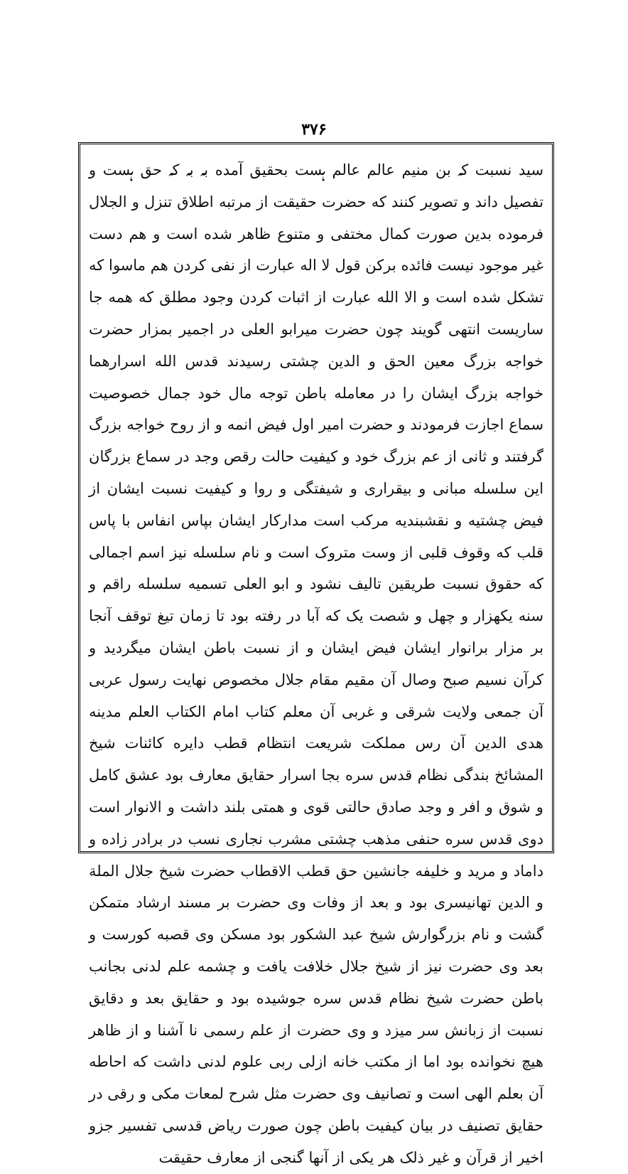۳۷۶
سید نسبت کہ بن منیم عالم عالم ہست بحقیق آمده بہ بہ کہ حق ہست و تفصیل داند و تصویر کنند که حضرت حقیقت از مرتبه اطلاق تنزل و الجلال فرموده بدین صورت کمال مختفی و متنوع ظاهر شده است و هم دست غیر موجود نیست فائده بركن قول لا اله عبارت از نفی کردن هم ماسوا که تشکل شده است و الا الله عبارت از اثبات کردن وجود مطلق که همه جا ساریست انتهی گویند چون حضرت میرابو العلی در اجمیر بمزار حضرت خواجه بزرگ معین الحق و الدین چشتی رسیدند قدس الله اسرارهما خواجه بزرگ ایشان را در معامله باطن توجه مال خود جمال خصوصیت سماع اجازت فرمودند و حضرت امیر اول فیض انمه و از روح خواجه بزرگ گرفتند و ثانی از عم بزرگ خود و کیفیت حالت رقص وجد در سماع بزرگان این سلسله مبانی و بیقراری و شیفتگی و روا و کیفیت نسبت ایشان از فیض چشتیه و نقشبندیه مرکب است مدارکار ایشان بپاس انفاس با پاس قلب که وقوف قلبی از وست متروک است و نام سلسله نیز اسم اجمالی که حقوق نسبت طریقین تالیف نشود و ابو العلی تسمیه سلسله راقم و سنه یکهزار و چهل و شصت یک که آبا در رفته بود تا زمان تیغ توقف آنجا بر مزار برانوار ایشان فیض ایشان و از نسبت باطن ایشان میگردید و کرآن نسیم صبح وصال آن مقیم مقام جلال مخصوص نهایت رسول عربی آن جمعی ولایت شرقی و غربی آن معلم کتاب امام الکتاب العلم مدینه هدی الدین آن رس مملکت شریعت انتظام قطب دایره کائنات شیخ المشائخ بندگی نظام قدس سره بجا اسرار حقایق معارف بود عشق کامل و شوق و افر و وجد صادق حالتی قوی و همتی بلند داشت و الانوار است دوی قدس سره حنفی مذهب چشتی مشرب نجاری نسب در برادر زاده و داماد و مرید و خلیفه جانشین حق قطب الاقطاب حضرت شیخ جلال الملة و الدین تهانیسری بود و بعد از وفات وی حضرت بر مسند ارشاد متمکن گشت و نام بزرگوارش شیخ عبد الشکور بود مسکن وی قصبه کورست و بعد وی حضرت نیز از شیخ جلال خلافت یافت و چشمه علم لدنی بجانب باطن حضرت شیخ نظام قدس سره جوشیده بود و حقایق بعد و دقایق نسبت از زبانش سر میزد و وی حضرت از علم رسمی نا آشنا و از ظاهر هیچ نخوانده بود اما از مکتب خانه ازلی ربی علوم لدنی داشت که احاطه آن بعلم الهی است و تصانیف وی حضرت مثل شرح لمعات مکی و رقی در حقایق تصنیف در بیان کیفیت باطن چون صورت ریاض قدسی تفسیر جزو اخیر از قرآن و غیر ذلک هر یکی از آنها گنجی از معارف حقیقت